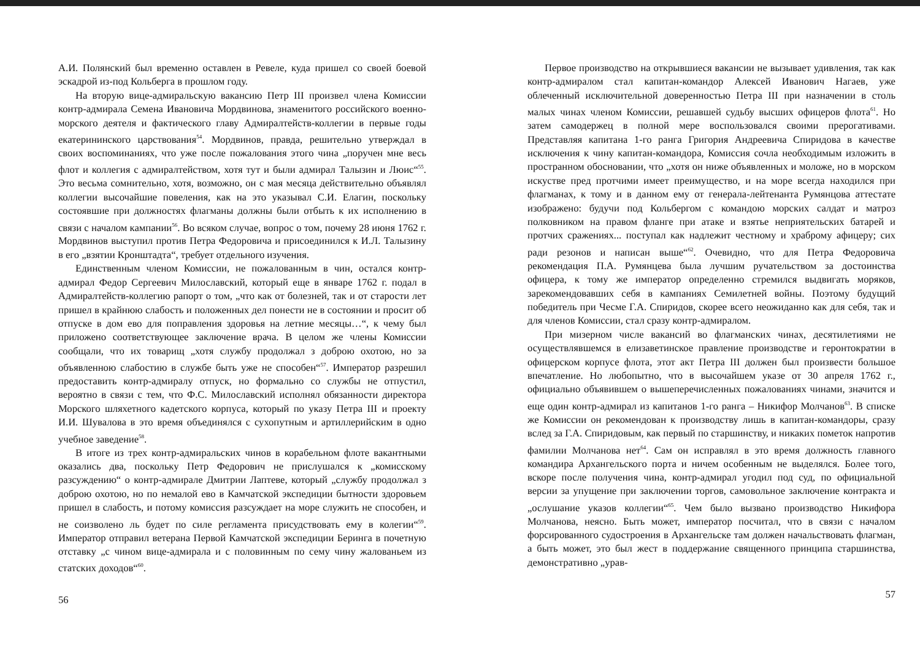А.И. Полянский был временно оставлен в Ревеле, куда пришел со своей боевой эскадрой из-под Кольберга в прошлом году.
На вторую вице-адмиральскую вакансию Петр III произвел члена Комиссии контр-адмирала Семена Ивановича Мордвинова, знаменитого российского военно-морского деятеля и фактического главу Адмиралтейств-коллегии в первые годы екатерининского царствования<sup>54</sup>. Мордвинов, правда, решительно утверждал в своих воспоминаниях, что уже после пожалования этого чина „поручен мне весь флот и коллегия с адмиралтейством, хотя тут и были адмирал Талызин и Люис“<sup>55</sup>. Это весьма сомнительно, хотя, возможно, он с мая месяца действительно объявлял коллегии высочайшие повеления, как на это указывал С.И. Елагин, поскольку состоявшие при должностях флагманы должны были отбыть к их исполнению в связи с началом кампании<sup>56</sup>. Во всяком случае, вопрос о том, почему 28 июня 1762 г. Мордвинов выступил против Петра Федоровича и присоединился к И.Л. Талызину в его „взятии Кронштадта“, требует отдельного изучения.
Единственным членом Комиссии, не пожалованным в чин, остался контр-адмирал Федор Сергеевич Милославский, который еще в январе 1762 г. подал в Адмиралтейств-коллегию рапорт о том, „что как от болезней, так и от старости лет пришел в крайнюю слабость и положенных дел понести не в состоянии и просит об отпуске в дом ево для поправления здоровья на летние месяцы…“, к чему был приложено соответствующее заключение врача. В целом же члены Комиссии сообщали, что их товарищ „хотя службу продолжал з доброю охотою, но за объявленною слабостию в службе быть уже не способен“<sup>57</sup>. Император разрешил предоставить контр-адмиралу отпуск, но формально со службы не отпустил, вероятно в связи с тем, что Ф.С. Милославский исполнял обязанности директора Морского шляхетного кадетского корпуса, который по указу Петра III и проекту И.И. Шувалова в это время объединялся с сухопутным и артиллерийским в одно учебное заведение<sup>58</sup>.
В итоге из трех контр-адмиральских чинов в корабельном флоте вакантными оказались два, поскольку Петр Федорович не прислушался к „комисскому разсуждению“ о контр-адмирале Дмитрии Лаптеве, который „службу продолжал з доброю охотою, но по немалой ево в Камчатской экспедиции бытности здоровьем пришел в слабость, и потому комиссия разсуждает на море служить не способен, и не соизволено ль будет по силе регламента присудствовать ему в колегии“<sup>59</sup>. Император отправил ветерана Первой Камчатской экспедиции Беринга в почетную отставку „с чином вице-адмирала и с половинным по сему чину жалованьем из статских доходов“<sup>60</sup>.
56
Первое производство на открывшиеся вакансии не вызывает удивления, так как контр-адмиралом стал капитан-командор Алексей Иванович Нагаев, уже облеченный исключительной доверенностью Петра III при назначении в столь малых чинах членом Комиссии, решавшей судьбу высших офицеров флота<sup>61</sup>. Но затем самодержец в полной мере воспользовался своими прерогативами. Представляя капитана 1-го ранга Григория Андреевича Спиридова в качестве исключения к чину капитан-командора, Комиссия сочла необходимым изложить в пространном обосновании, что „хотя он ниже объявленных и моложе, но в морском искустве пред протчими имеет преимущество, и на море всегда находился при флагманах, к тому и в данном ему от генерала-лейтенанта Румянцова аттестате изображено: будучи под Кольбергом с командою морских салдат и матроз полковником на правом фланге при атаке и взятье неприятельских батарей и протчих сражениях... поступал как надлежит честному и храброму афицеру; сих ради резонов и написан выше“<sup>62</sup>. Очевидно, что для Петра Федоровича рекомендация П.А. Румянцева была лучшим ручательством за достоинства офицера, к тому же император определенно стремился выдвигать моряков, зарекомендовавших себя в кампаниях Семилетней войны. Поэтому будущий победитель при Чесме Г.А. Спиридов, скорее всего неожиданно как для себя, так и для членов Комиссии, стал сразу контр-адмиралом.
При мизерном числе вакансий во флагманских чинах, десятилетиями не осуществлявшемся в елизаветинское правление производстве и геронтократии в офицерском корпусе флота, этот акт Петра III должен был произвести большое впечатление. Но любопытно, что в высочайшем указе от 30 апреля 1762 г., официально объявившем о вышеперечисленных пожалованиях чинами, значится и еще один контр-адмирал из капитанов 1-го ранга – Никифор Молчанов<sup>63</sup>. В списке же Комиссии он рекомендован к производству лишь в капитан-командоры, сразу вслед за Г.А. Спиридовым, как первый по старшинству, и никаких пометок напротив фамилии Молчанова нет<sup>64</sup>. Сам он исправлял в это время должность главного командира Архангельского порта и ничем особенным не выделялся. Более того, вскоре после получения чина, контр-адмирал угодил под суд, по официальной версии за упущение при заключении торгов, самовольное заключение контракта и „ослушание указов коллегии“<sup>65</sup>. Чем было вызвано производство Никифора Молчанова, неясно. Быть может, император посчитал, что в связи с началом форсированного судостроения в Архангельске там должен начальствовать флагман, а быть может, это был жест в поддержание священного принципа старшинства, демонстративно „урав-
57